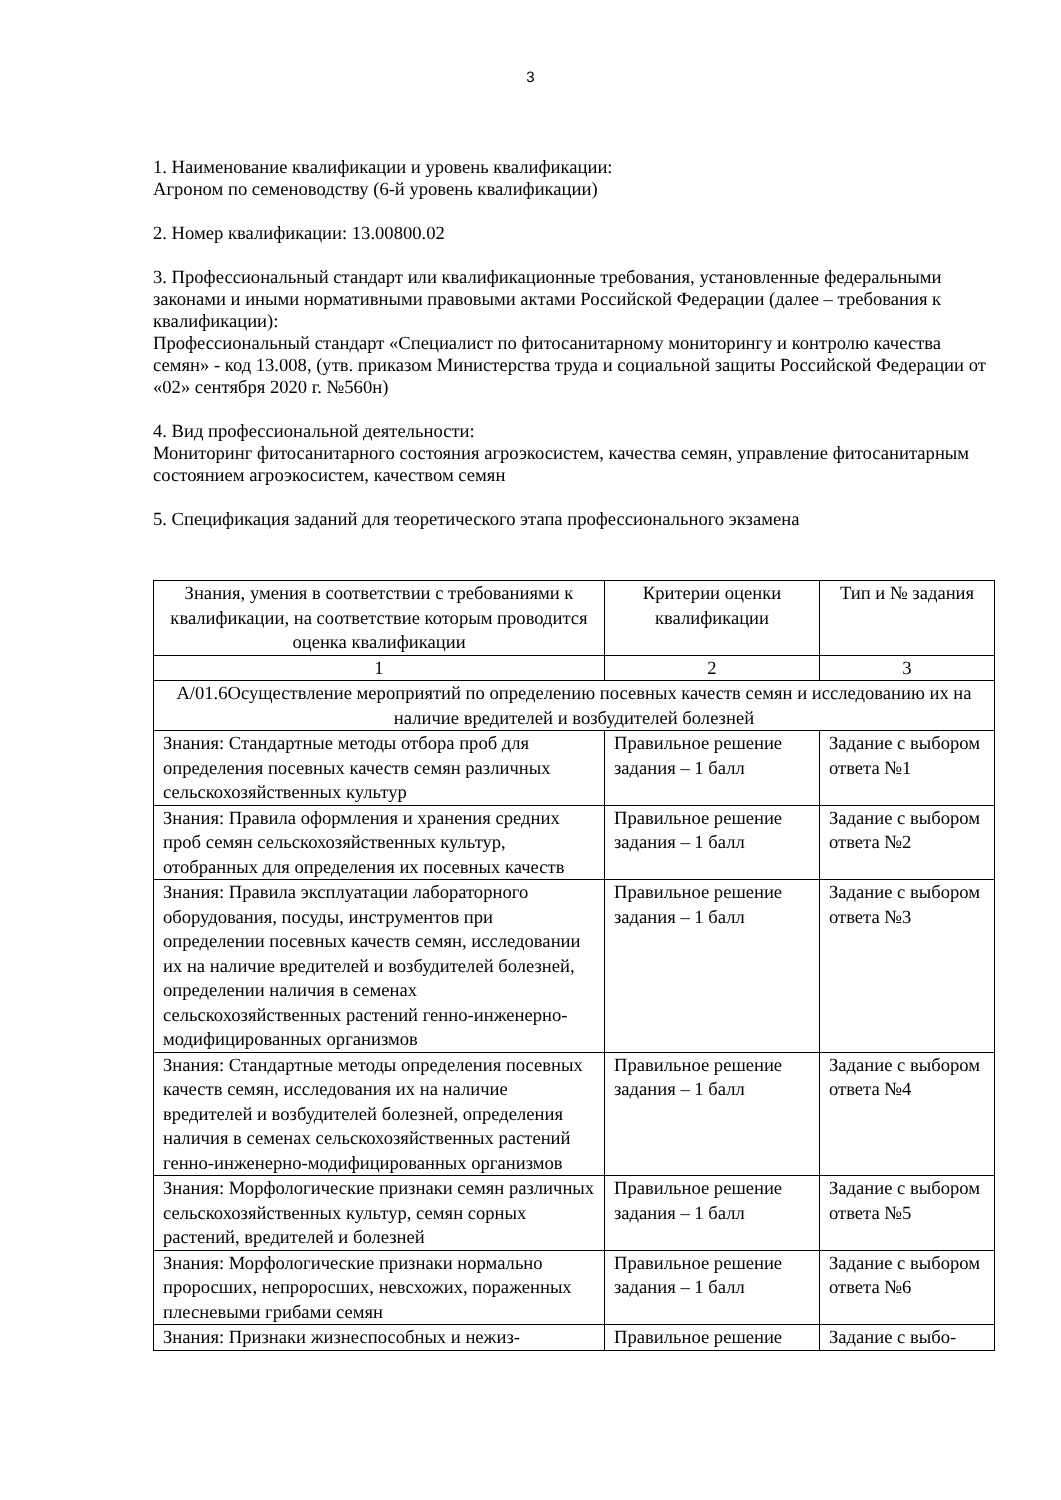3
1. Наименование квалификации и уровень квалификации:
Агроном по семеноводству (6-й уровень квалификации)
2. Номер квалификации: 13.00800.02
3. Профессиональный стандарт или квалификационные требования, установленные федеральными законами и иными нормативными правовыми актами Российской Федерации (далее – требования к квалификации):
Профессиональный стандарт «Специалист по фитосанитарному мониторингу и контролю качества семян» - код 13.008, (утв. приказом Министерства труда и социальной защиты Российской Федерации от «02» сентября 2020 г. №560н)
4. Вид профессиональной деятельности:
Мониторинг фитосанитарного состояния агроэкосистем, качества семян, управление фитосанитарным состоянием агроэкосистем, качеством семян
5. Спецификация заданий для теоретического этапа профессионального экзамена
| Знания, умения в соответствии с требованиями к квалификации, на соответствие которым проводится оценка квалификации | Критерии оценки квалификации | Тип и № задания |
| 1 | 2 | 3 |
| А/01.6Осуществление мероприятий по определению посевных качеств семян и исследованию их на наличие вредителей и возбудителей болезней | | |
| Знания: Стандартные методы отбора проб для определения посевных качеств семян различных сельскохозяйственных культур | Правильное решение задания – 1 балл | Задание с выбором ответа №1 |
| Знания: Правила оформления и хранения средних проб семян сельскохозяйственных культур, отобранных для определения их посевных качеств | Правильное решение задания – 1 балл | Задание с выбором ответа №2 |
| Знания: Правила эксплуатации лабораторного оборудования, посуды, инструментов при определении посевных качеств семян, исследовании их на наличие вредителей и возбудителей болезней, определении наличия в семенах сельскохозяйственных растений генно-инженерно-модифицированных организмов | Правильное решение задания – 1 балл | Задание с выбором ответа №3 |
| Знания: Стандартные методы определения посевных качеств семян, исследования их на наличие вредителей и возбудителей болезней, определения наличия в семенах сельскохозяйственных растений генно-инженерно-модифицированных организмов | Правильное решение задания – 1 балл | Задание с выбором ответа №4 |
| Знания: Морфологические признаки семян различных сельскохозяйственных культур, семян сорных растений, вредителей и болезней | Правильное решение задания – 1 балл | Задание с выбором ответа №5 |
| Знания: Морфологические признаки нормально проросших, непроросших, невсхожих, пораженных плесневыми грибами семян | Правильное решение задания – 1 балл | Задание с выбором ответа №6 |
| Знания: Признаки жизнеспособных и нежиз- | Правильное решение | Задание с выбо- |